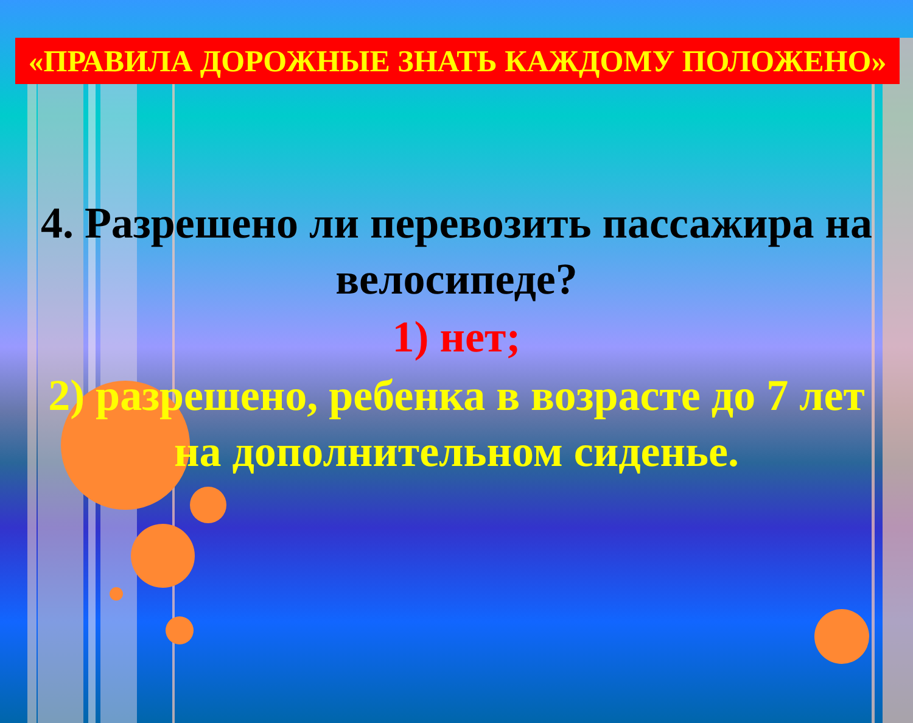«ПРАВИЛА ДОРОЖНЫЕ ЗНАТЬ КАЖДОМУ ПОЛОЖЕНО»
4. Разрешено ли перевозить пассажира на велосипеде?
1) нет;
2) разрешено, ребенка в возрасте до 7 лет на дополнительном сиденье.